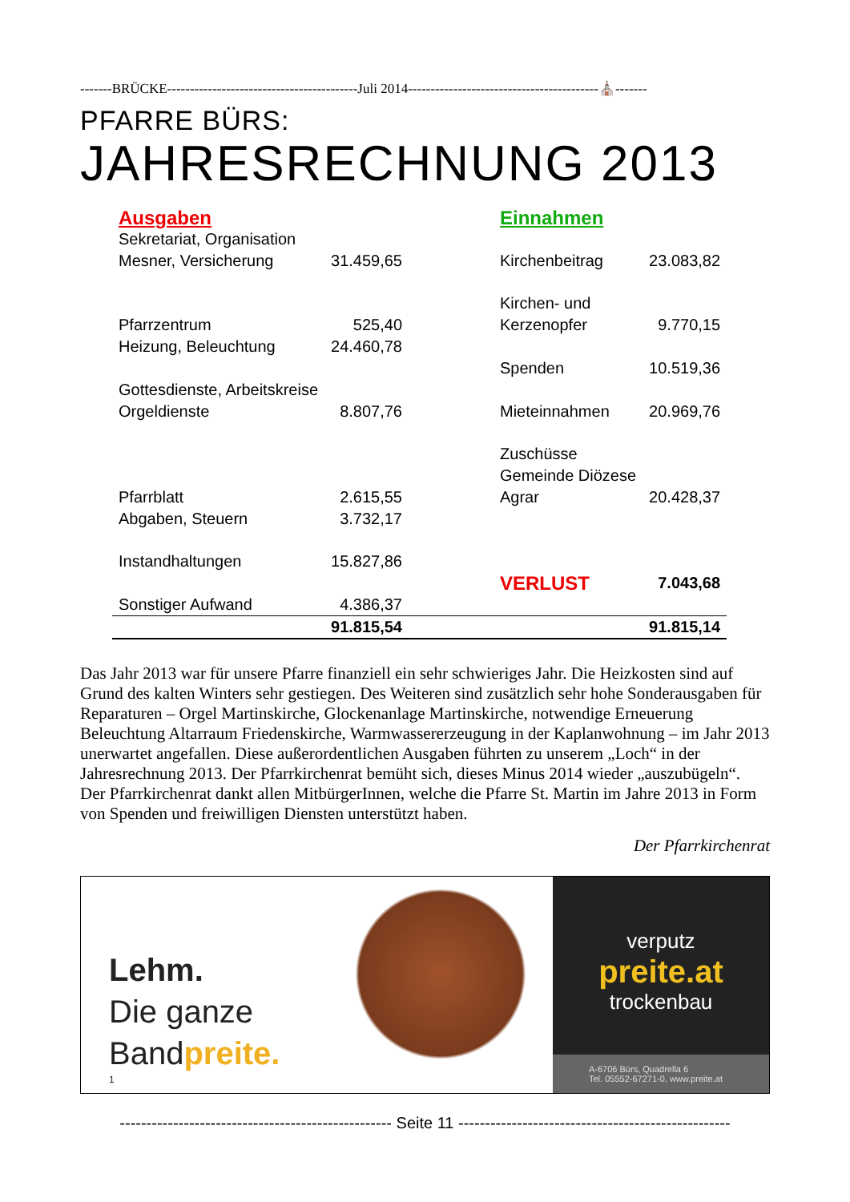-------BRÜCKE------------------------------------------Juli 2014------------------------------------------⛪-------
PFARRE BÜRS:
JAHRESRECHNUNG 2013
| Ausgaben | | | Einnahmen | |
| Sekretariat, Organisation Mesner, Versicherung | 31.459,65 | | Kirchenbeitrag | 23.083,82 |
| Pfarrzentrum | 525,40 | | Kirchen- und Kerzenopfer | 9.770,15 |
| Heizung, Beleuchtung | 24.460,78 | | | |
| | | | Spenden | 10.519,36 |
| Gottesdienste, Arbeitskreise Orgeldienste | 8.807,76 | | Mieteinnahmen | 20.969,76 |
| Pfarrblatt | 2.615,55 | | Zuschüsse Gemeinde Diözese Agrar | 20.428,37 |
| Abgaben, Steuern | 3.732,17 | | | |
| Instandhaltungen | 15.827,86 | | | |
| | | | VERLUST | 7.043,68 |
| Sonstiger Aufwand | 4.386,37 | | | |
| | 91.815,54 | | | 91.815,14 |
Das Jahr 2013 war für unsere Pfarre finanziell ein sehr schwieriges Jahr. Die Heizkosten sind auf Grund des kalten Winters sehr gestiegen. Des Weiteren sind zusätzlich sehr hohe Sonderausgaben für Reparaturen – Orgel Martinskirche, Glockenanlage Martinskirche, notwendige Erneuerung Beleuchtung Altarraum Friedenskirche, Warmwassererzeugung in der Kaplanwohnung – im Jahr 2013 unerwartet angefallen. Diese außerordentlichen Ausgaben führten zu unserem „Loch“ in der Jahresrechnung 2013. Der Pfarrkirchenrat bemüht sich, dieses Minus 2014 wieder „auszubügeln“.
Der Pfarrkirchenrat dankt allen MitbürgerInnen, welche die Pfarre St. Martin im Jahre 2013 in Form von Spenden und freiwilligen Diensten unterstützt haben.
Der Pfarrkirchenrat
Lehm.
Die ganze
Bandpreite.
1
verputz
preite.at
trockenbau
A-6706 Bürs, Quadrella 6
Tel. 05552-67271-0, www.preite.at
--------------------------------------------------- Seite 11 ---------------------------------------------------